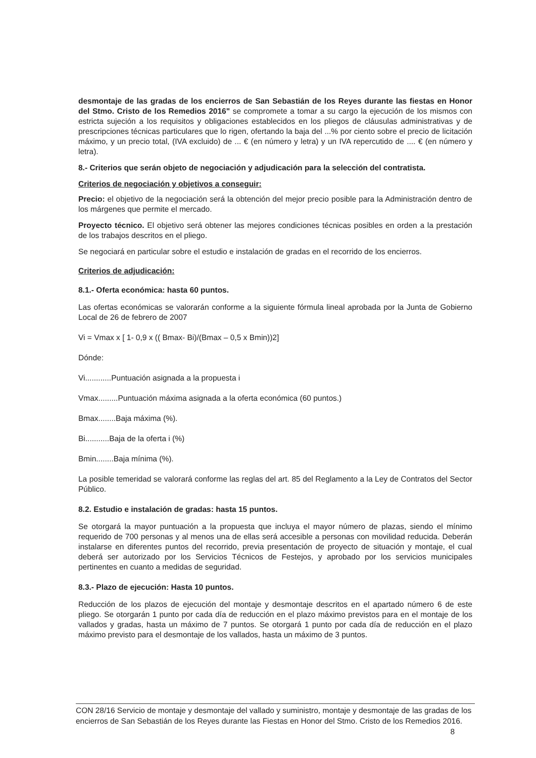desmontaje de las gradas de los encierros de San Sebastián de los Reyes durante las fiestas en Honor del Stmo. Cristo de los Remedios 2016" se compromete a tomar a su cargo la ejecución de los mismos con estricta sujeción a los requisitos y obligaciones establecidos en los pliegos de cláusulas administrativas y de prescripciones técnicas particulares que lo rigen, ofertando la baja del ...% por ciento sobre el precio de licitación máximo, y un precio total, (IVA excluido) de ... € (en número y letra) y un IVA repercutido de .... € (en número y letra).
8.- Criterios que serán objeto de negociación y adjudicación para la selección del contratista.
Criterios de negociación y objetivos a conseguir:
Precio: el objetivo de la negociación será la obtención del mejor precio posible para la Administración dentro de los márgenes que permite el mercado.
Proyecto técnico. El objetivo será obtener las mejores condiciones técnicas posibles en orden a la prestación de los trabajos descritos en el pliego.
Se negociará en particular sobre el estudio e instalación de gradas en el recorrido de los encierros.
Criterios de adjudicación:
8.1.- Oferta económica: hasta 60 puntos.
Las ofertas económicas se valorarán conforme a la siguiente fórmula lineal aprobada por la Junta de Gobierno Local de 26 de febrero de 2007
Vi = Vmax x [ 1- 0,9 x (( Bmax- Bi)/(Bmax – 0,5 x Bmin))2]
Dónde:
Vi............Puntuación asignada a la propuesta i
Vmax.........Puntuación máxima asignada a la oferta económica (60 puntos.)
Bmax........Baja máxima (%).
Bi...........Baja de la oferta i (%)
Bmin........Baja mínima (%).
La posible temeridad se valorará conforme las reglas del art. 85 del Reglamento a la Ley de Contratos del Sector Público.
8.2. Estudio e instalación de gradas: hasta 15 puntos.
Se otorgará la mayor puntuación a la propuesta que incluya el mayor número de plazas, siendo el mínimo requerido de 700 personas y al menos una de ellas será accesible a personas con movilidad reducida. Deberán instalarse en diferentes puntos del recorrido, previa presentación de proyecto de situación y montaje, el cual deberá ser autorizado por los Servicios Técnicos de Festejos, y aprobado por los servicios municipales pertinentes en cuanto a medidas de seguridad.
8.3.- Plazo de ejecución: Hasta 10 puntos.
Reducción de los plazos de ejecución del montaje y desmontaje descritos en el apartado número 6 de este pliego. Se otorgarán 1 punto por cada día de reducción en el plazo máximo previstos para en el montaje de los vallados y gradas, hasta un máximo de 7 puntos. Se otorgará 1 punto por cada día de reducción en el plazo máximo previsto para el desmontaje de los vallados, hasta un máximo de 3 puntos.
CON 28/16 Servicio de montaje y desmontaje del vallado y suministro, montaje y desmontaje de las gradas de los encierros de San Sebastián de los Reyes durante las Fiestas en Honor del Stmo. Cristo de los Remedios 2016. 8